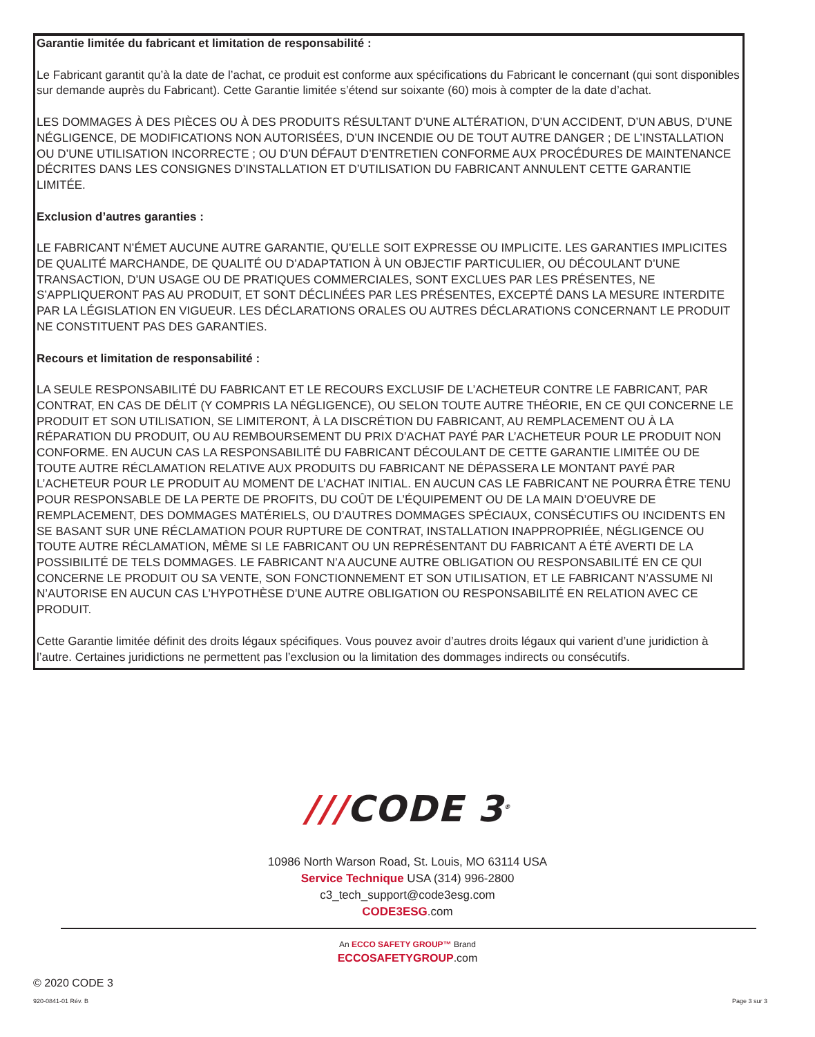Garantie limitée du fabricant et limitation de responsabilité :
Le Fabricant garantit qu’à la date de l’achat, ce produit est conforme aux spécifications du Fabricant le concernant (qui sont disponibles sur demande auprès du Fabricant). Cette Garantie limitée s’étend sur soixante (60) mois à compter de la date d’achat.
LES DOMMAGES À DES PIÈCES OU À DES PRODUITS RÉSULTANT D’UNE ALTÉRATION, D’UN ACCIDENT, D’UN ABUS, D’UNE NÉGLIGENCE, DE MODIFICATIONS NON AUTORISÉES, D’UN INCENDIE OU DE TOUT AUTRE DANGER ; DE L’INSTALLATION OU D’UNE UTILISATION INCORRECTE ; OU D’UN DÉFAUT D’ENTRETIEN CONFORME AUX PROCÉDURES DE MAINTENANCE DÉCRITES DANS LES CONSIGNES D’INSTALLATION ET D’UTILISATION DU FABRICANT ANNULENT CETTE GARANTIE LIMITÉE.
Exclusion d’autres garanties :
LE FABRICANT N’ÉMET AUCUNE AUTRE GARANTIE, QU’ELLE SOIT EXPRESSE OU IMPLICITE. LES GARANTIES IMPLICITES DE QUALITÉ MARCHANDE, DE QUALITÉ OU D’ADAPTATION À UN OBJECTIF PARTICULIER, OU DÉCOULANT D’UNE TRANSACTION, D’UN USAGE OU DE PRATIQUES COMMERCIALES, SONT EXCLUES PAR LES PRÉSENTES, NE S’APPLIQUERONT PAS AU PRODUIT, ET SONT DÉCLINÉES PAR LES PRÉSENTES, EXCEPTÉ DANS LA MESURE INTERDITE PAR LA LÉGISLATION EN VIGUEUR. LES DÉCLARATIONS ORALES OU AUTRES DÉCLARATIONS CONCERNANT LE PRODUIT NE CONSTITUENT PAS DES GARANTIES.
Recours et limitation de responsabilité :
LA SEULE RESPONSABILITÉ DU FABRICANT ET LE RECOURS EXCLUSIF DE L’ACHETEUR CONTRE LE FABRICANT, PAR CONTRAT, EN CAS DE DÉLIT (Y COMPRIS LA NÉGLIGENCE), OU SELON TOUTE AUTRE THÉORIE, EN CE QUI CONCERNE LE PRODUIT ET SON UTILISATION, SE LIMITERONT, À LA DISCRÉTION DU FABRICANT, AU REMPLACEMENT OU À LA RÉPARATION DU PRODUIT, OU AU REMBOURSEMENT DU PRIX D’ACHAT PAYÉ PAR L’ACHETEUR POUR LE PRODUIT NON CONFORME. EN AUCUN CAS LA RESPONSABILITÉ DU FABRICANT DÉCOULANT DE CETTE GARANTIE LIMITÉE OU DE TOUTE AUTRE RÉCLAMATION RELATIVE AUX PRODUITS DU FABRICANT NE DÉPASSERA LE MONTANT PAYÉ PAR L’ACHETEUR POUR LE PRODUIT AU MOMENT DE L’ACHAT INITIAL. EN AUCUN CAS LE FABRICANT NE POURRA ÊTRE TENU POUR RESPONSABLE DE LA PERTE DE PROFITS, DU COÛT DE L’ÉQUIPEMENT OU DE LA MAIN D’OEUVRE DE REMPLACEMENT, DES DOMMAGES MATÉRIELS, OU D’AUTRES DOMMAGES SPÉCIAUX, CONSÉCUTIFS OU INCIDENTS EN SE BASANT SUR UNE RÉCLAMATION POUR RUPTURE DE CONTRAT, INSTALLATION INAPPROPRIÉE, NÉGLIGENCE OU TOUTE AUTRE RÉCLAMATION, MÊME SI LE FABRICANT OU UN REPRÉSENTANT DU FABRICANT A ÉTÉ AVERTI DE LA POSSIBILITÉ DE TELS DOMMAGES. LE FABRICANT N’A AUCUNE AUTRE OBLIGATION OU RESPONSABILITÉ EN CE QUI CONCERNE LE PRODUIT OU SA VENTE, SON FONCTIONNEMENT ET SON UTILISATION, ET LE FABRICANT N’ASSUME NI N’AUTORISE EN AUCUN CAS L’HYPOTHÈSE D’UNE AUTRE OBLIGATION OU RESPONSABILITÉ EN RELATION AVEC CE PRODUIT.
Cette Garantie limitée définit des droits légaux spécifiques. Vous pouvez avoir d’autres droits légaux qui varient d’une juridiction à l’autre. Certaines juridictions ne permettent pas l’exclusion ou la limitation des dommages indirects ou consécutifs.
///CODE 3<sup>®</sup>
10986 North Warson Road, St. Louis, MO 63114 USA
Service Technique USA (314) 996-2800
c3_tech_support@code3esg.com
CODE3ESG.com
An ECCO SAFETY GROUP™ Brand
ECCOSAFETYGROUP.com
© 2020 CODE 3
920-0841-01 Rév. B Page 3 sur 3